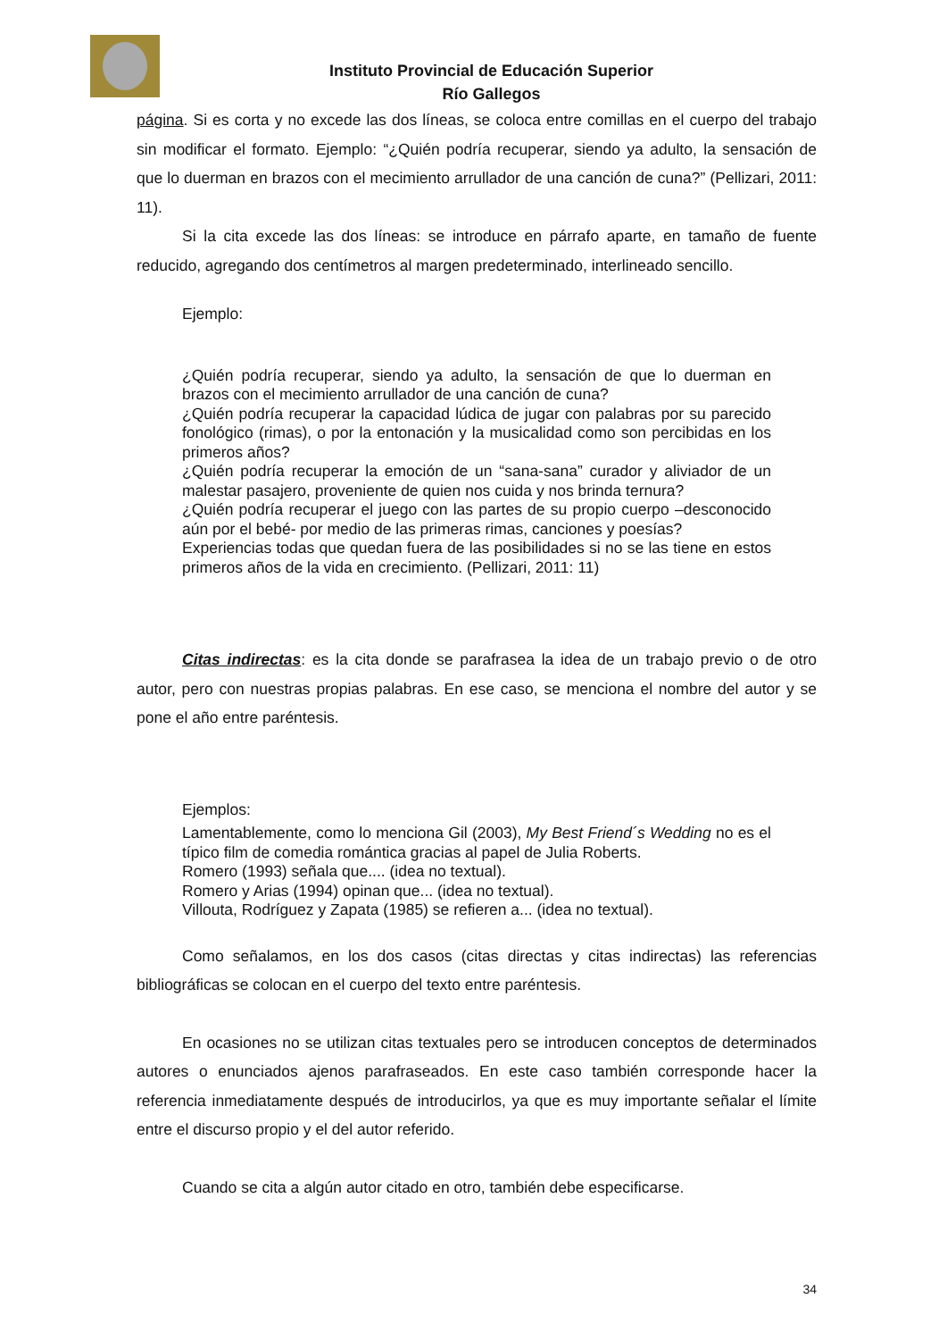Instituto Provincial de Educación Superior
Río Gallegos
página. Si es corta y no excede las dos líneas, se coloca entre comillas en el cuerpo del trabajo sin modificar el formato. Ejemplo: “¿Quién podría recuperar, siendo ya adulto, la sensación de que lo duerman en brazos con el mecimiento arrullador de una canción de cuna?” (Pellizari, 2011: 11).
Si la cita excede las dos líneas: se introduce en párrafo aparte, en tamaño de fuente reducido, agregando dos centímetros al margen predeterminado, interlineado sencillo.
Ejemplo:
¿Quién podría recuperar, siendo ya adulto, la sensación de que lo duerman en brazos con el mecimiento arrullador de una canción de cuna?
¿Quién podría recuperar la capacidad lúdica de jugar con palabras por su parecido fonológico (rimas), o por la entonación y la musicalidad como son percibidas en los primeros años?
¿Quién podría recuperar la emoción de un “sana-sana” curador y aliviador de un malestar pasajero, proveniente de quien nos cuida y nos brinda ternura?
¿Quién podría recuperar el juego con las partes de su propio cuerpo –desconocido aún por el bebé- por medio de las primeras rimas, canciones y poesías?
Experiencias todas que quedan fuera de las posibilidades si no se las tiene en estos primeros años de la vida en crecimiento. (Pellizari, 2011: 11)
Citas indirectas: es la cita donde se parafrasea la idea de un trabajo previo o de otro autor, pero con nuestras propias palabras. En ese caso, se menciona el nombre del autor y se pone el año entre paréntesis.
Ejemplos:
Lamentablemente, como lo menciona Gil (2003), My Best Friend´s Wedding no es el típico film de comedia romántica gracias al papel de Julia Roberts.
Romero (1993) señala que.... (idea no textual).
Romero y Arias (1994) opinan que... (idea no textual).
Villouta, Rodríguez y Zapata (1985) se refieren a... (idea no textual).
Como señalamos, en los dos casos (citas directas y citas indirectas) las referencias bibliográficas se colocan en el cuerpo del texto entre paréntesis.
En ocasiones no se utilizan citas textuales pero se introducen conceptos de determinados autores o enunciados ajenos parafraseados. En este caso también corresponde hacer la referencia inmediatamente después de introducirlos, ya que es muy importante señalar el límite entre el discurso propio y el del autor referido.
Cuando se cita a algún autor citado en otro, también debe especificarse.
34